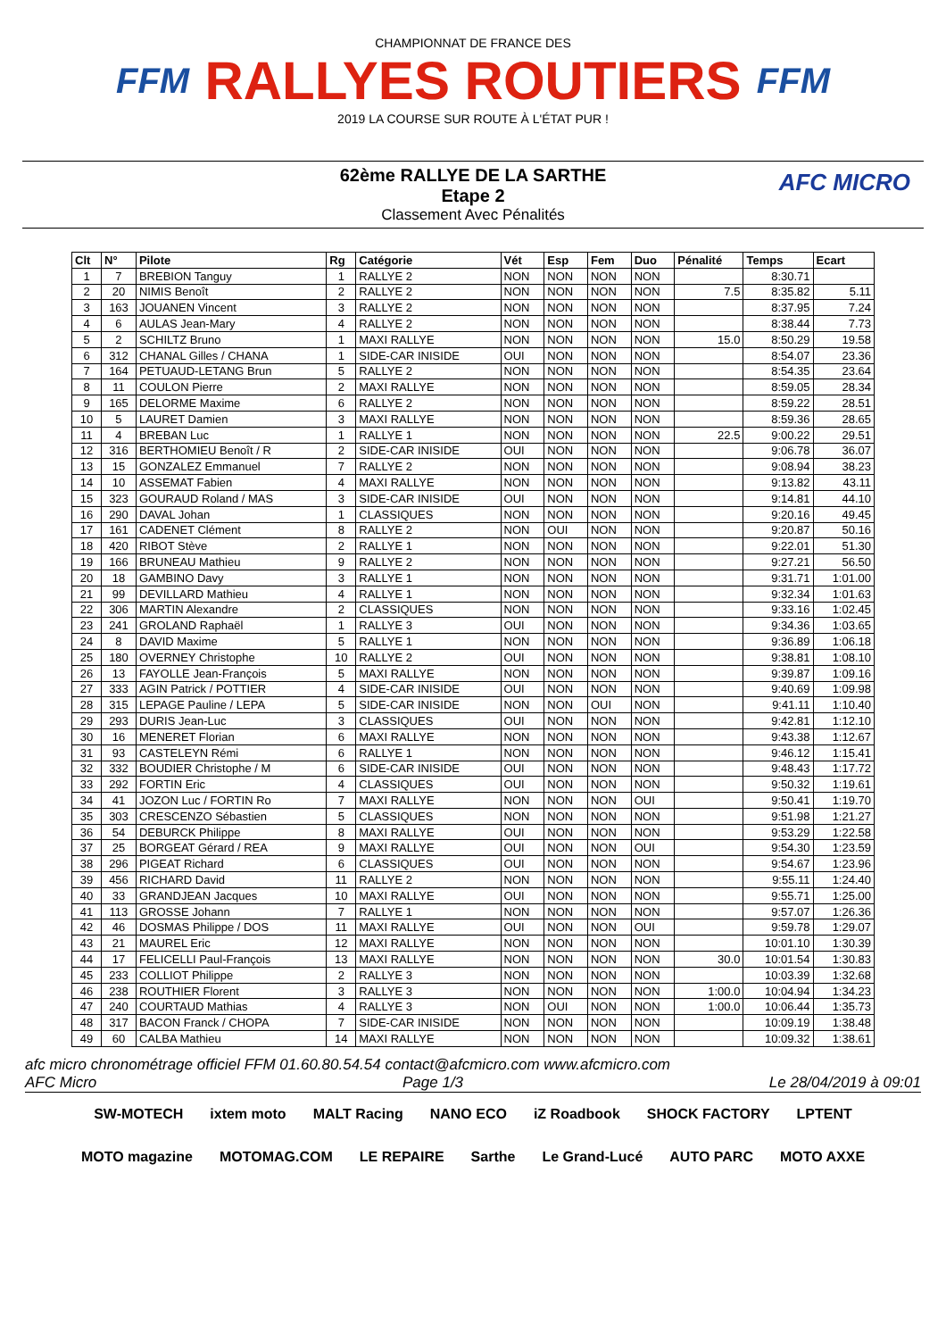FFM
CHAMPIONNAT DE FRANCE DES
RALLYES ROUTIERS
2019 LA COURSE SUR ROUTE À L'ÉTAT PUR !
FFM
62ème RALLYE DE LA SARTHE
Etape 2
Classement Avec Pénalités
AFC MICRO
| Clt | N° | Pilote | Rg | Catégorie | Vét | Esp | Fem | Duo | Pénalité | Temps | Ecart |
| --- | --- | --- | --- | --- | --- | --- | --- | --- | --- | --- | --- |
| 1 | 7 | BREBION Tanguy | 1 | RALLYE 2 | NON | NON | NON | NON | | 8:30.71 | |
| 2 | 20 | NIMIS Benoît | 2 | RALLYE 2 | NON | NON | NON | NON | 7.5 | 8:35.82 | 5.11 |
| 3 | 163 | JOUANEN Vincent | 3 | RALLYE 2 | NON | NON | NON | NON | | 8:37.95 | 7.24 |
| 4 | 6 | AULAS Jean-Mary | 4 | RALLYE 2 | NON | NON | NON | NON | | 8:38.44 | 7.73 |
| 5 | 2 | SCHILTZ Bruno | 1 | MAXI RALLYE | NON | NON | NON | NON | 15.0 | 8:50.29 | 19.58 |
| 6 | 312 | CHANAL Gilles / CHANA | 1 | SIDE-CAR INISIDE | OUI | NON | NON | NON | | 8:54.07 | 23.36 |
| 7 | 164 | PETUAUD-LETANG Brun | 5 | RALLYE 2 | NON | NON | NON | NON | | 8:54.35 | 23.64 |
| 8 | 11 | COULON Pierre | 2 | MAXI RALLYE | NON | NON | NON | NON | | 8:59.05 | 28.34 |
| 9 | 165 | DELORME Maxime | 6 | RALLYE 2 | NON | NON | NON | NON | | 8:59.22 | 28.51 |
| 10 | 5 | LAURET Damien | 3 | MAXI RALLYE | NON | NON | NON | NON | | 8:59.36 | 28.65 |
| 11 | 4 | BREBAN Luc | 1 | RALLYE 1 | NON | NON | NON | NON | 22.5 | 9:00.22 | 29.51 |
| 12 | 316 | BERTHOMIEU Benoît / R | 2 | SIDE-CAR INISIDE | OUI | NON | NON | NON | | 9:06.78 | 36.07 |
| 13 | 15 | GONZALEZ Emmanuel | 7 | RALLYE 2 | NON | NON | NON | NON | | 9:08.94 | 38.23 |
| 14 | 10 | ASSEMAT Fabien | 4 | MAXI RALLYE | NON | NON | NON | NON | | 9:13.82 | 43.11 |
| 15 | 323 | GOURAUD Roland / MAS | 3 | SIDE-CAR INISIDE | OUI | NON | NON | NON | | 9:14.81 | 44.10 |
| 16 | 290 | DAVAL Johan | 1 | CLASSIQUES | NON | NON | NON | NON | | 9:20.16 | 49.45 |
| 17 | 161 | CADENET Clément | 8 | RALLYE 2 | NON | OUI | NON | NON | | 9:20.87 | 50.16 |
| 18 | 420 | RIBOT Stève | 2 | RALLYE 1 | NON | NON | NON | NON | | 9:22.01 | 51.30 |
| 19 | 166 | BRUNEAU Mathieu | 9 | RALLYE 2 | NON | NON | NON | NON | | 9:27.21 | 56.50 |
| 20 | 18 | GAMBINO Davy | 3 | RALLYE 1 | NON | NON | NON | NON | | 9:31.71 | 1:01.00 |
| 21 | 99 | DEVILLARD Mathieu | 4 | RALLYE 1 | NON | NON | NON | NON | | 9:32.34 | 1:01.63 |
| 22 | 306 | MARTIN Alexandre | 2 | CLASSIQUES | NON | NON | NON | NON | | 9:33.16 | 1:02.45 |
| 23 | 241 | GROLAND Raphaël | 1 | RALLYE 3 | OUI | NON | NON | NON | | 9:34.36 | 1:03.65 |
| 24 | 8 | DAVID Maxime | 5 | RALLYE 1 | NON | NON | NON | NON | | 9:36.89 | 1:06.18 |
| 25 | 180 | OVERNEY Christophe | 10 | RALLYE 2 | OUI | NON | NON | NON | | 9:38.81 | 1:08.10 |
| 26 | 13 | FAYOLLE Jean-François | 5 | MAXI RALLYE | NON | NON | NON | NON | | 9:39.87 | 1:09.16 |
| 27 | 333 | AGIN Patrick / POTTIER | 4 | SIDE-CAR INISIDE | OUI | NON | NON | NON | | 9:40.69 | 1:09.98 |
| 28 | 315 | LEPAGE Pauline / LEPA | 5 | SIDE-CAR INISIDE | NON | NON | OUI | NON | | 9:41.11 | 1:10.40 |
| 29 | 293 | DURIS Jean-Luc | 3 | CLASSIQUES | OUI | NON | NON | NON | | 9:42.81 | 1:12.10 |
| 30 | 16 | MENERET Florian | 6 | MAXI RALLYE | NON | NON | NON | NON | | 9:43.38 | 1:12.67 |
| 31 | 93 | CASTELEYN Rémi | 6 | RALLYE 1 | NON | NON | NON | NON | | 9:46.12 | 1:15.41 |
| 32 | 332 | BOUDIER Christophe / M | 6 | SIDE-CAR INISIDE | OUI | NON | NON | NON | | 9:48.43 | 1:17.72 |
| 33 | 292 | FORTIN Eric | 4 | CLASSIQUES | OUI | NON | NON | NON | | 9:50.32 | 1:19.61 |
| 34 | 41 | JOZON Luc / FORTIN Ro | 7 | MAXI RALLYE | NON | NON | NON | OUI | | 9:50.41 | 1:19.70 |
| 35 | 303 | CRESCENZO Sébastien | 5 | CLASSIQUES | NON | NON | NON | NON | | 9:51.98 | 1:21.27 |
| 36 | 54 | DEBURCK Philippe | 8 | MAXI RALLYE | OUI | NON | NON | NON | | 9:53.29 | 1:22.58 |
| 37 | 25 | BORGEAT Gérard / REA | 9 | MAXI RALLYE | OUI | NON | NON | OUI | | 9:54.30 | 1:23.59 |
| 38 | 296 | PIGEAT Richard | 6 | CLASSIQUES | OUI | NON | NON | NON | | 9:54.67 | 1:23.96 |
| 39 | 456 | RICHARD David | 11 | RALLYE 2 | NON | NON | NON | NON | | 9:55.11 | 1:24.40 |
| 40 | 33 | GRANDJEAN Jacques | 10 | MAXI RALLYE | OUI | NON | NON | NON | | 9:55.71 | 1:25.00 |
| 41 | 113 | GROSSE Johann | 7 | RALLYE 1 | NON | NON | NON | NON | | 9:57.07 | 1:26.36 |
| 42 | 46 | DOSMAS Philippe / DOS | 11 | MAXI RALLYE | OUI | NON | NON | OUI | | 9:59.78 | 1:29.07 |
| 43 | 21 | MAUREL Eric | 12 | MAXI RALLYE | NON | NON | NON | NON | | 10:01.10 | 1:30.39 |
| 44 | 17 | FELICELLI Paul-François | 13 | MAXI RALLYE | NON | NON | NON | NON | 30.0 | 10:01.54 | 1:30.83 |
| 45 | 233 | COLLIOT Philippe | 2 | RALLYE 3 | NON | NON | NON | NON | | 10:03.39 | 1:32.68 |
| 46 | 238 | ROUTHIER Florent | 3 | RALLYE 3 | NON | NON | NON | NON | 1:00.0 | 10:04.94 | 1:34.23 |
| 47 | 240 | COURTAUD Mathias | 4 | RALLYE 3 | NON | OUI | NON | NON | 1:00.0 | 10:06.44 | 1:35.73 |
| 48 | 317 | BACON Franck / CHOPA | 7 | SIDE-CAR INISIDE | NON | NON | NON | NON | | 10:09.19 | 1:38.48 |
| 49 | 60 | CALBA Mathieu | 14 | MAXI RALLYE | NON | NON | NON | NON | | 10:09.32 | 1:38.61 |
afc micro chronométrage officiel FFM 01.60.80.54.54 contact@afcmicro.com www.afcmicro.com
AFC Micro Page 1/3 Le 28/04/2019 à 09:01
SW-MOTECH ixtem moto MALT Racing NANO ECO iZ Roadbook SHOCK FACTORY LPTENT MOTO magazine MOTOMAG.COM LE REPAIRE Sarthe Le Grand-Lucé AUTO PARC MOTO AXXE